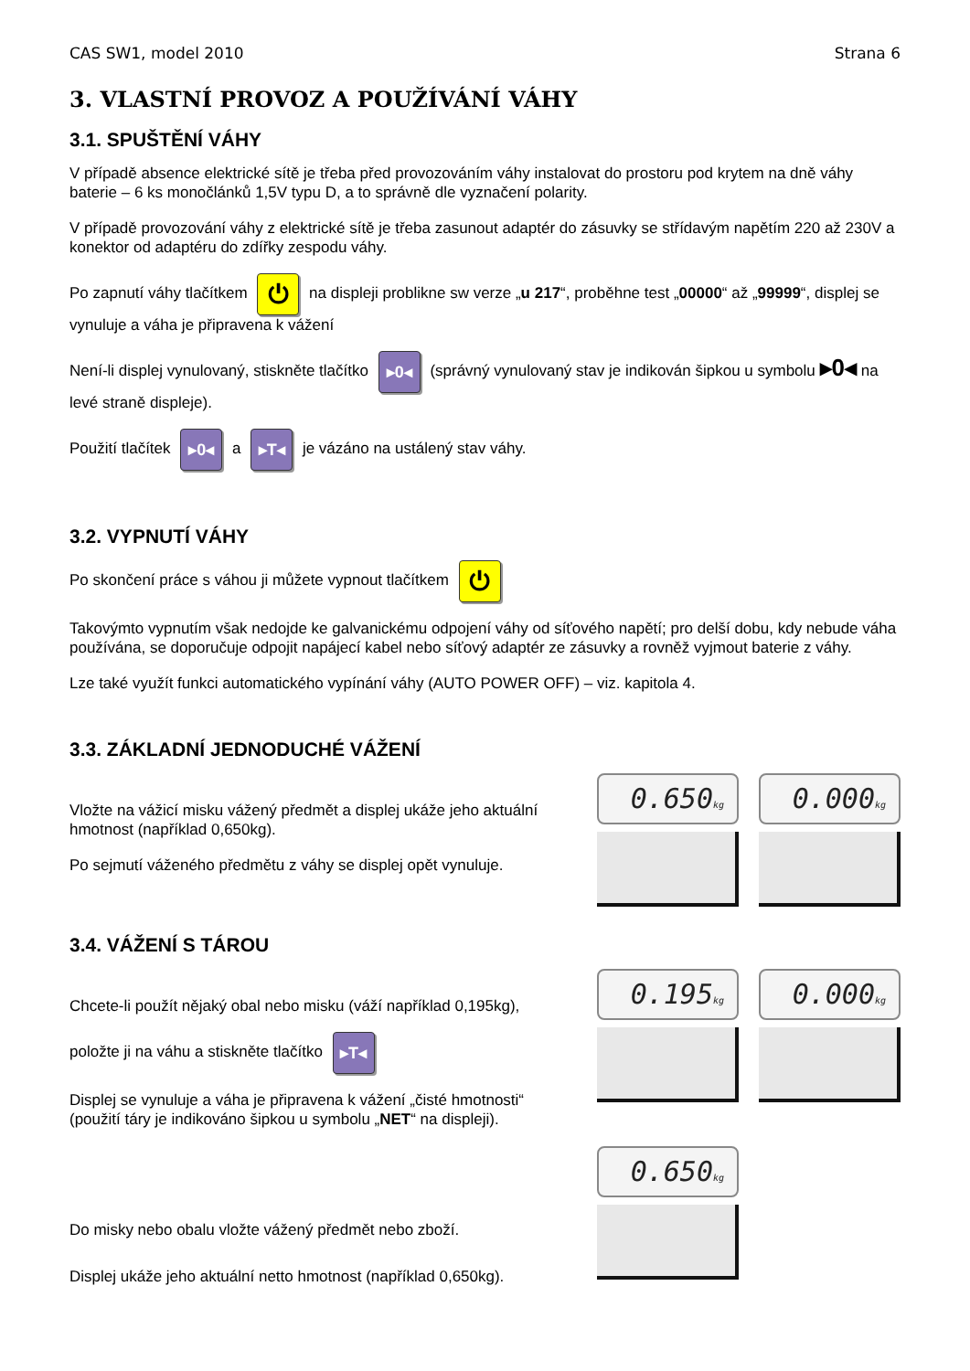CAS SW1, model 2010 Strana 6
3. VLASTNÍ PROVOZ A POUŽÍVÁNÍ VÁHY
3.1. SPUŠTĚNÍ VÁHY
V případě absence elektrické sítě je třeba před provozováním váhy instalovat do prostoru pod krytem na dně váhy baterie – 6 ks monočlánků 1,5V typu D, a to správně dle vyznačení polarity.
V případě provozování váhy z elektrické sítě je třeba zasunout adaptér do zásuvky se střídavým napětím 220 až 230V a konektor od adaptéru do zdířky zespodu váhy.
Po zapnutí váhy tlačítkem ⏻ na displeji problikne sw verze „u 217“, proběhne test „00000“ až „99999“, displej se vynuluje a váha je připravena k vážení
Není-li displej vynulovaný, stiskněte tlačítko ▸0◂ (správný vynulovaný stav je indikován šipkou u symbolu ▸0◂ na levé straně displeje).
Použití tlačítek ▸0◂ a ▸T◂ je vázáno na ustálený stav váhy.
3.2. VYPNUTÍ VÁHY
Po skončení práce s váhou ji můžete vypnout tlačítkem ⏻
Takovýmto vypnutím však nedojde ke galvanickému odpojení váhy od síťového napětí; pro delší dobu, kdy nebude váha používána, se doporučuje odpojit napájecí kabel nebo síťový adaptér ze zásuvky a rovněž vyjmout baterie z váhy.
Lze také využít funkci automatického vypínání váhy (AUTO POWER OFF) – viz. kapitola 4.
3.3. ZÁKLADNÍ JEDNODUCHÉ VÁŽENÍ
Vložte na vážicí misku vážený předmět a displej ukáže jeho aktuální hmotnost (například 0,650kg).
Po sejmutí váženého předmětu z váhy se displej opět vynuluje.
0.650kg
0.000kg
3.4. VÁŽENÍ S TÁROU
Chcete-li použít nějaký obal nebo misku (váží například 0,195kg),
položte ji na váhu a stiskněte tlačítko ▸T◂
Displej se vynuluje a váha je připravena k vážení „čisté hmotnosti“ (použití táry je indikováno šipkou u symbolu „NET“ na displeji).
Do misky nebo obalu vložte vážený předmět nebo zboží.
Displej ukáže jeho aktuální netto hmotnost (například 0,650kg).
0.195kg
0.000kg
0.650kg